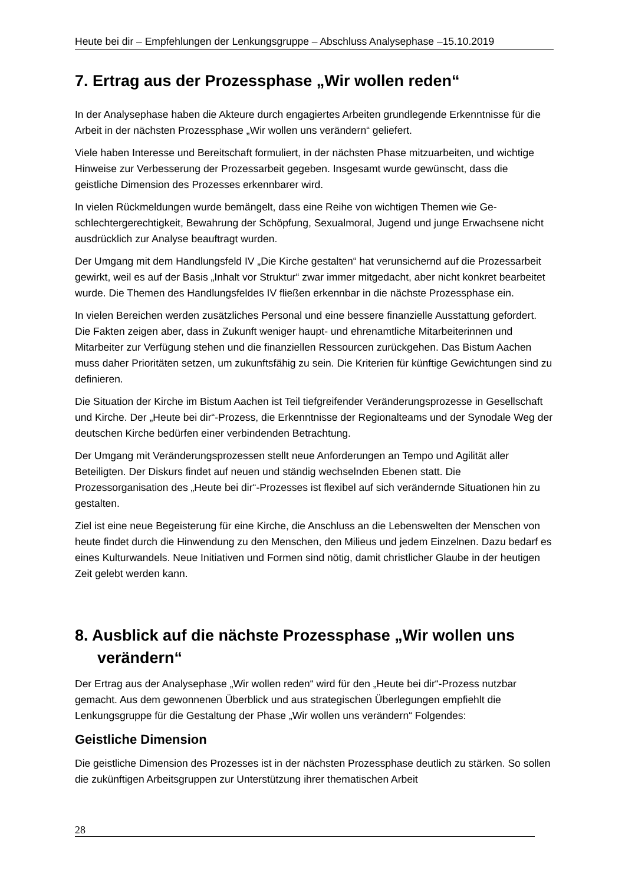Heute bei dir – Empfehlungen der Lenkungsgruppe – Abschluss Analysephase –15.10.2019
7. Ertrag aus der Prozessphase „Wir wollen reden“
In der Analysephase haben die Akteure durch engagiertes Arbeiten grundlegende Erkennt­nisse für die Arbeit in der nächsten Prozessphase „Wir wollen uns verändern“ geliefert.
Viele haben Interesse und Bereitschaft formuliert, in der nächsten Phase mitzuarbeiten, und wichtige Hinweise zur Verbesserung der Prozessarbeit gegeben. Insgesamt wurde ge­wünscht, dass die geistliche Dimension des Prozesses erkennbarer wird.
In vielen Rückmeldungen wurde bemängelt, dass eine Reihe von wichtigen Themen wie Ge­schlechtergerechtigkeit, Bewahrung der Schöpfung, Sexualmoral, Jugend und junge Erwach­sene nicht ausdrücklich zur Analyse beauftragt wurden.
Der Umgang mit dem Handlungsfeld IV „Die Kirche gestalten“ hat verunsichernd auf die Pro­zessarbeit gewirkt, weil es auf der Basis „Inhalt vor Struktur“ zwar immer mitgedacht, aber nicht konkret bearbeitet wurde. Die Themen des Handlungsfeldes IV fließen erkennbar in die nächste Prozessphase ein.
In vielen Bereichen werden zusätzliches Personal und eine bessere finanzielle Ausstattung gefordert. Die Fakten zeigen aber, dass in Zukunft weniger haupt- und ehrenamtliche Mitar­beiterinnen und Mitarbeiter zur Verfügung stehen und die finanziellen Ressourcen zurückge­hen. Das Bistum Aachen muss daher Prioritäten setzen, um zukunftsfähig zu sein. Die Krite­rien für künftige Gewichtungen sind zu definieren.
Die Situation der Kirche im Bistum Aachen ist Teil tiefgreifender Veränderungsprozesse in Gesellschaft und Kirche. Der „Heute bei dir“-Prozess, die Erkenntnisse der Regionalteams und der Synodale Weg der deutschen Kirche bedürfen einer verbindenden Betrachtung.
Der Umgang mit Veränderungsprozessen stellt neue Anforderungen an Tempo und Agilität aller Beteiligten. Der Diskurs findet auf neuen und ständig wechselnden Ebenen statt. Die Prozessorganisation des „Heute bei dir“-Prozesses ist flexibel auf sich verändernde Situatio­nen hin zu gestalten.
Ziel ist eine neue Begeisterung für eine Kirche, die Anschluss an die Lebenswelten der Men­schen von heute findet durch die Hinwendung zu den Menschen, den Milieus und jedem Ein­zelnen. Dazu bedarf es eines Kulturwandels. Neue Initiativen und Formen sind nötig, damit christlicher Glaube in der heutigen Zeit gelebt werden kann.
8. Ausblick auf die nächste Prozessphase „Wir wollen uns verändern“
Der Ertrag aus der Analysephase „Wir wollen reden“ wird für den „Heute bei dir“-Prozess nutzbar gemacht. Aus dem gewonnenen Überblick und aus strategischen Überlegungen empfiehlt die Lenkungsgruppe für die Gestaltung der Phase „Wir wollen uns verändern“ Fol­gendes:
Geistliche Dimension
Die geistliche Dimension des Prozesses ist in der nächsten Prozessphase deutlich zu stär­ken. So sollen die zukünftigen Arbeitsgruppen zur Unterstützung ihrer thematischen Arbeit
28